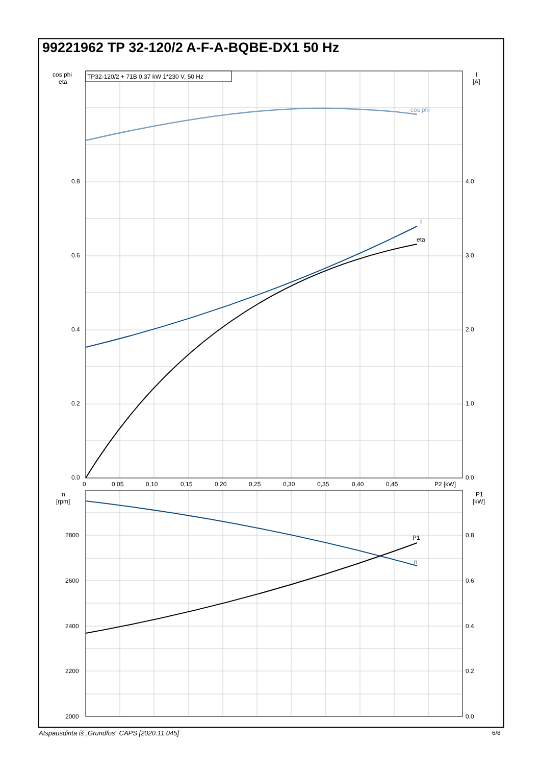99221962 TP 32-120/2 A-F-A-BQBE-DX1 50 Hz
TP32-120/2 + 71B 0.37 kW 1*230 V, 50 Hz
cos phi
I
eta
P1
n
cos phi
eta
I
[A]
0.8
0.6
0.4
0.2
0.0
4.0
3.0
2.0
1.0
0.0
0
0,05
0,10
0,15
0,20
0,25
0,30
0,35
0,40
0,45
P2 [kW]
n
[rpm]
P1
[kW]
2800
2600
2400
2200
2000
0.8
0.6
0.4
0.2
0.0
Atspausdinta iš „Grundfos“ CAPS [2020.11.045]
6/8